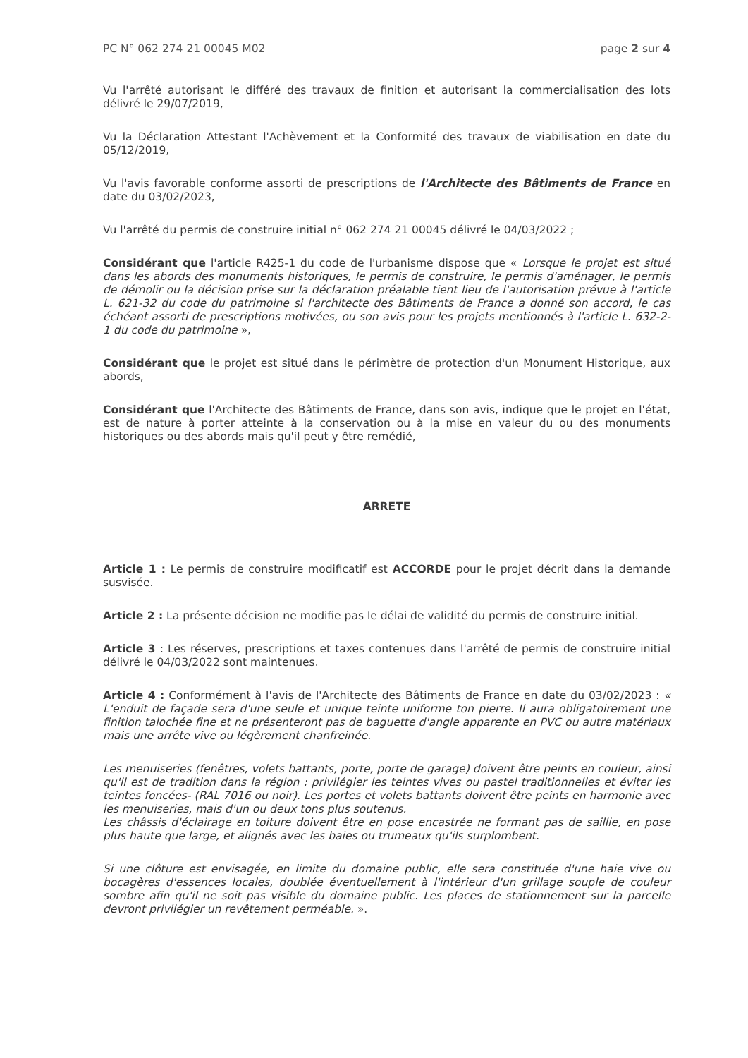PC N° 062 274 21 00045 M02 page 2 sur 4
Vu l'arrêté autorisant le différé des travaux de finition et autorisant la commercialisation des lots délivré le 29/07/2019,
Vu la Déclaration Attestant l'Achèvement et la Conformité des travaux de viabilisation en date du 05/12/2019,
Vu l'avis favorable conforme assorti de prescriptions de l'Architecte des Bâtiments de France en date du 03/02/2023,
Vu l'arrêté du permis de construire initial n° 062 274 21 00045 délivré le 04/03/2022 ;
Considérant que l'article R425-1 du code de l'urbanisme dispose que « Lorsque le projet est situé dans les abords des monuments historiques, le permis de construire, le permis d'aménager, le permis de démolir ou la décision prise sur la déclaration préalable tient lieu de l'autorisation prévue à l'article L. 621-32 du code du patrimoine si l'architecte des Bâtiments de France a donné son accord, le cas échéant assorti de prescriptions motivées, ou son avis pour les projets mentionnés à l'article L. 632-2-1 du code du patrimoine »,
Considérant que le projet est situé dans le périmètre de protection d'un Monument Historique, aux abords,
Considérant que l'Architecte des Bâtiments de France, dans son avis, indique que le projet en l'état, est de nature à porter atteinte à la conservation ou à la mise en valeur du ou des monuments historiques ou des abords mais qu'il peut y être remédié,
ARRETE
Article 1 : Le permis de construire modificatif est ACCORDE pour le projet décrit dans la demande susvisée.
Article 2 : La présente décision ne modifie pas le délai de validité du permis de construire initial.
Article 3 : Les réserves, prescriptions et taxes contenues dans l'arrêté de permis de construire initial délivré le 04/03/2022 sont maintenues.
Article 4 : Conformément à l'avis de l'Architecte des Bâtiments de France en date du 03/02/2023 : « L'enduit de façade sera d'une seule et unique teinte uniforme ton pierre. Il aura obligatoirement une finition talochée fine et ne présenteront pas de baguette d'angle apparente en PVC ou autre matériaux mais une arrête vive ou légèrement chanfreinée.
Les menuiseries (fenêtres, volets battants, porte, porte de garage) doivent être peints en couleur, ainsi qu'il est de tradition dans la région : privilégier les teintes vives ou pastel traditionnelles et éviter les teintes foncées- (RAL 7016 ou noir). Les portes et volets battants doivent être peints en harmonie avec les menuiseries, mais d'un ou deux tons plus soutenus.
Les châssis d'éclairage en toiture doivent être en pose encastrée ne formant pas de saillie, en pose plus haute que large, et alignés avec les baies ou trumeaux qu'ils surplombent.
Si une clôture est envisagée, en limite du domaine public, elle sera constituée d'une haie vive ou bocagères d'essences locales, doublée éventuellement à l'intérieur d'un grillage souple de couleur sombre afin qu'il ne soit pas visible du domaine public. Les places de stationnement sur la parcelle devront privilégier un revêtement perméable. ».